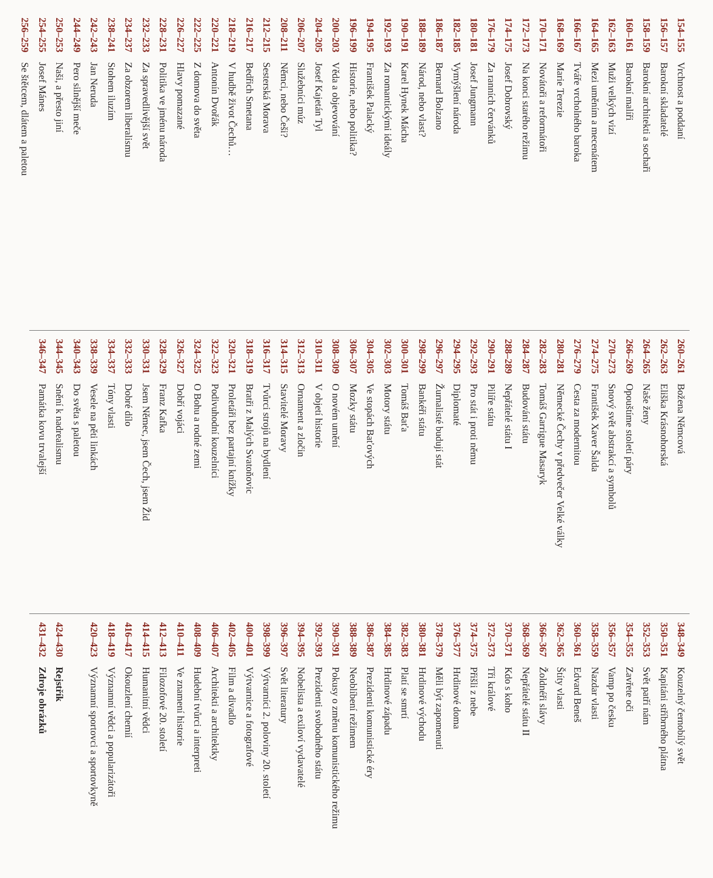154–155 Vrchnost a poddaní
156–157 Barokní skladatelé
158–159 Barokní architekti a sochaři
160–161 Barokní malíři
162–163 Muži velkých vizí
164–165 Mezi uměním a mecenátem
166–167 Tváře vrcholného baroka
168–169 Marie Terezie
170–171 Novátoři a reformátoři
172–173 Na konci starého režimu
174–175 Josef Dobrovský
176–179 Za ranních červánků
180–181 Josef Jungmann
182–185 Vymýšlení národa
186–187 Bernard Bolzano
188–189 Národ, nebo vlast?
190–191 Karel Hynek Mácha
192–193 Za romantickými ideály
194–195 František Palacký
196–199 Historie, nebo politika?
200–203 Věda a objevování
204–205 Josef Kajetán Tyl
206–207 Služebníci múz
208–211 Němci, nebo Češi?
212–215 Sesterská Morava
216–217 Bedřich Smetana
218–219 V hudbě život Čechů…
220–221 Antonín Dvořák
222–225 Z domova do světa
226–227 Hlavy pomazané
228–231 Politika ve jménu národa
232–233 Za spravedlivější svět
234–237 Za obzorem liberalismu
238–241 Stohem iluzím
242–243 Jan Neruda
244–249 Pero silnější meče
250–253 Naši, a přesto jiní
254–255 Josef Mánes
256–259 Se štětcem, dlátem a paletou
260–261 Božena Němcová
262–263 Eliška Krásnohorská
264–265 Naše ženy
266–269 Opouštíme století páry
270–273 Snový svět abstrakcí a symbolů
274–275 František Xaver Šalda
276–279 Cesta za modernitou
280–281 Německé Čechy v předvečer Velké války
282–283 Tomáš Garrigue Masaryk
284–287 Budování státu
288–289 Nepřátelé státu I
290–291 Pilíře státu
292–293 Pro stát i proti němu
294–295 Diplomaté
296–297 Žurnalisté budují stát
298–299 Bankéři státu
300–301 Tomáš Baťa
302–303 Motory státu
304–305 Ve stopách Baťových
306–307 Mozky státu
308–309 O novém umění
310–311 V objetí historie
312–313 Ornament a zločin
314–315 Stavitelé Moravy
316–317 Tvůrci strojů na bydlení
318–319 Bratři z Malých Svatoňovic
320–321 Proletáři bez partajní knížky
322–323 Podivuhodní kouzelníci
324–325 O Bohu a rodné zemi
326–327 Dobří vojáci
328–329 Franz Kafka
330–331 Jsem Němec, jsem Čech, jsem Žid
332–333 Dobré dílo
334–337 Tóny vlasti
338–339 Vesele na pěti linkách
340–343 Do světa s paletou
344–345 Snění k nadrealismu
346–347 Památka kovu trvalejší
348–349 Kouzelný černobílý svět
350–351 Kapitáni stříbrného plátna
352–353 Svět patří nám
354–355 Zavřete oči
356–357 Vamp po česku
358–359 Nazdar vlasti
360–361 Edvard Beneš
362–365 Štíty vlasti
366–367 Žoldnéři slávy
368–369 Nepřátelé státu II
370–371 Kdo s koho
372–373 Tři králové
374–375 Přišli z nebe
376–377 Hrdinové doma
378–379 Měli být zapomenuti
380–381 Hrdinové východu
382–383 Platí se smrtí
384–385 Hrdinové západu
386–387 Prezidenti komunistické éry
388–389 Neoblíbení režimem
390–391 Pokusy o změnu komunistického režimu
392–393 Prezidenti svobodného státu
394–395 Nobelista a exiloví vydavatelé
396–397 Svět literatury
398–399 Výtvarníci 2. poloviny 20. století
400–401 Výtvarnice a fotografové
402–405 Film a divadlo
406–407 Architekti a architektky
408–409 Hudební tvůrci a interpreti
410–411 Ve znamení historie
412–413 Filozofové 20. století
414–415 Humanitní vědci
416–417 Okouzlení chemií
418–419 Významní vědci a popularizátoři
420–423 Významní sportovci a sportovkyně
424–430 Rejstřík
431–432 Zdroje obrázků